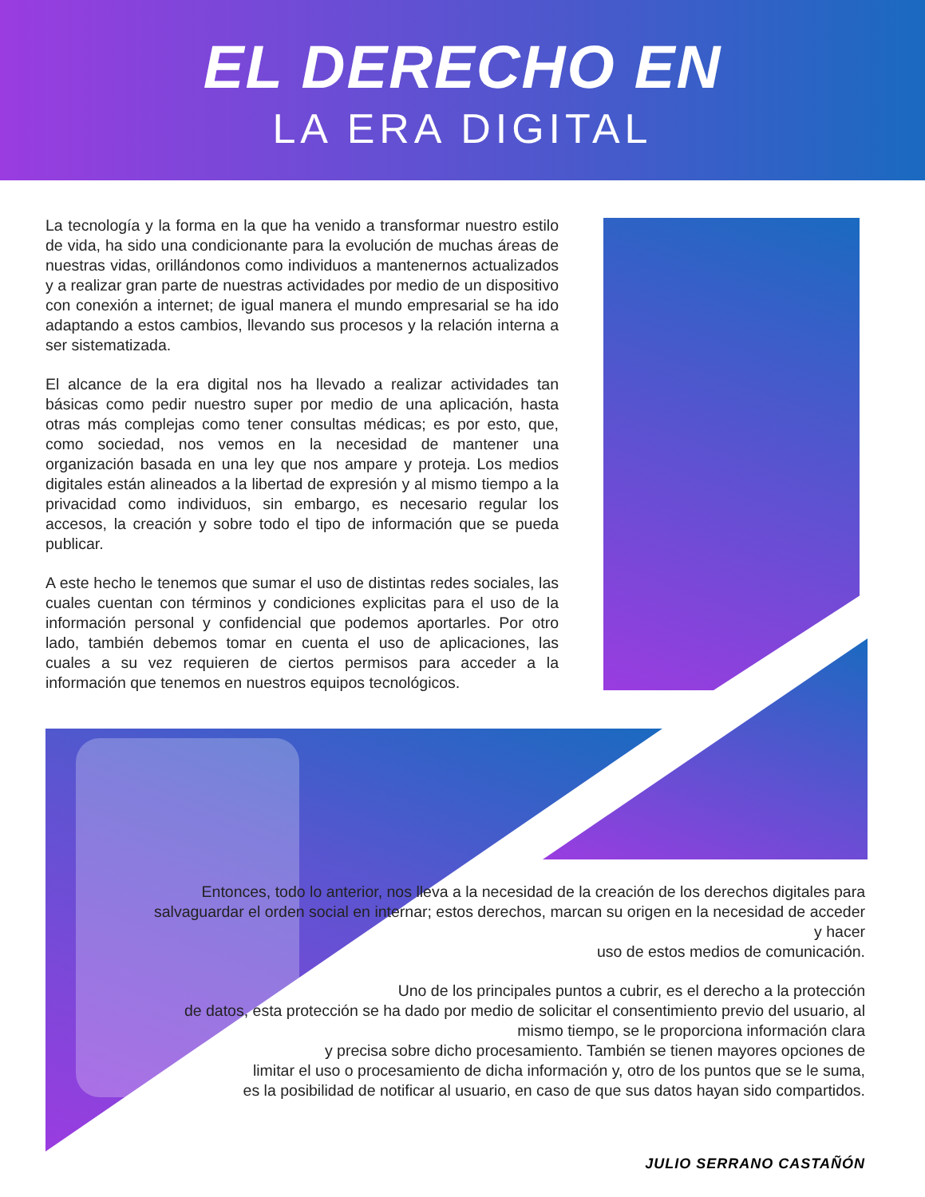EL DERECHO EN
LA ERA DIGITAL
La tecnología y la forma en la que ha venido a transformar nuestro estilo de vida, ha sido una condicionante para la evolución de muchas áreas de nuestras vidas, orillándonos como individuos a mantenernos actualizados y a realizar gran parte de nuestras actividades por medio de un dispositivo con conexión a internet; de igual manera el mundo empresarial se ha ido adaptando a estos cambios, llevando sus procesos y la relación interna a ser sistematizada.
El alcance de la era digital nos ha llevado a realizar actividades tan básicas como pedir nuestro super por medio de una aplicación, hasta otras más complejas como tener consultas médicas; es por esto, que, como sociedad, nos vemos en la necesidad de mantener una organización basada en una ley que nos ampare y proteja. Los medios digitales están alineados a la libertad de expresión y al mismo tiempo a la privacidad como individuos, sin embargo, es necesario regular los accesos, la creación y sobre todo el tipo de información que se pueda publicar.
A este hecho le tenemos que sumar el uso de distintas redes sociales, las cuales cuentan con términos y condiciones explicitas para el uso de la información personal y confidencial que podemos aportarles. Por otro lado, también debemos tomar en cuenta el uso de aplicaciones, las cuales a su vez requieren de ciertos permisos para acceder a la información que tenemos en nuestros equipos tecnológicos.
Entonces, todo lo anterior, nos lleva a la necesidad de la creación de los derechos digitales para
salvaguardar el orden social en internar; estos derechos, marcan su origen en la necesidad de acceder y hacer
uso de estos medios de comunicación.
Uno de los principales puntos a cubrir, es el derecho a la protección
de datos, esta protección se ha dado por medio de solicitar el consentimiento previo del usuario, al mismo tiempo, se le proporciona información clara
y precisa sobre dicho procesamiento. También se tienen mayores opciones de
limitar el uso o procesamiento de dicha información y, otro de los puntos que se le suma,
es la posibilidad de notificar al usuario, en caso de que sus datos hayan sido compartidos.
JULIO SERRANO CASTAÑÓN